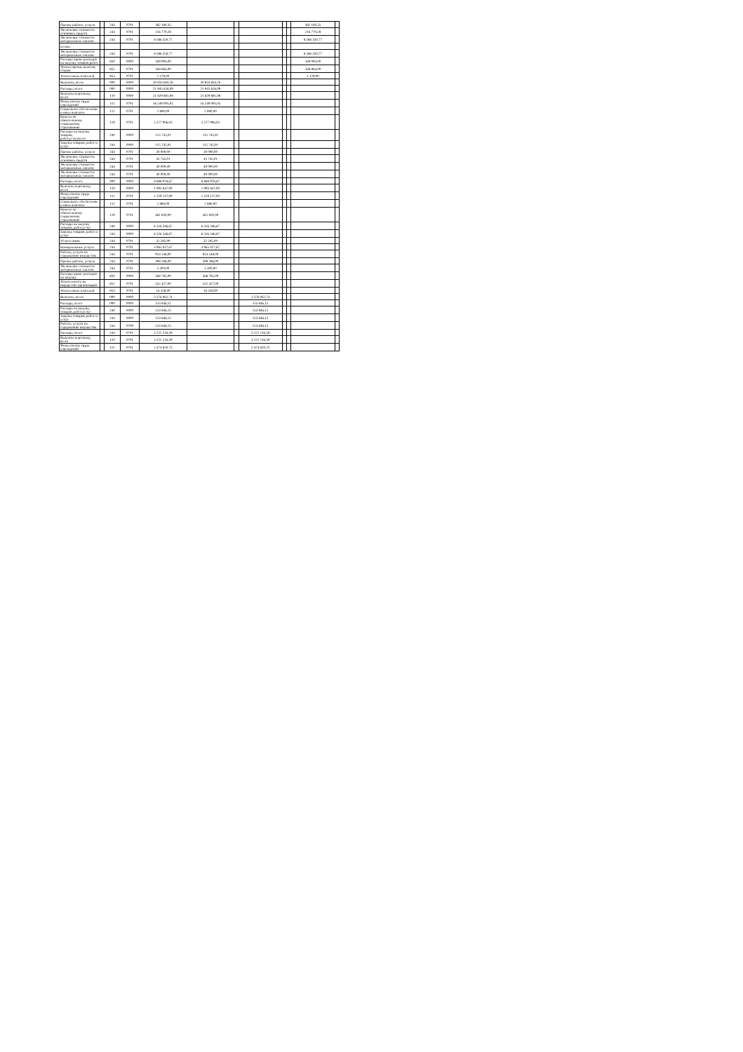| Прочие работы, услуги | | 244 | 0701 | 382 160,35 | | | | | | 382 160,35 | |
| Увеличение стоимости основных средств | | 244 | 0701 | 216 770,28 | | | | | | 216 770,28 | |
| Увеличение стоимости материальных запасов | | 244 | 0701 | 8 586 350,77 | | | | | | 8 586 350,77 | |
| из них: | | | | | | | | | | | |
| Увеличение стоимости материальных запасов | | 244 | 0701 | 8 586 350,77 | | | | | | 8 586 350,77 | |
| Расходы кроме расходов на закупку товаров,работ | | 850 | 0000 | 169 993,00 | | | | | | 169 993,00 | |
| Уплата прочих налогов, сборов | | 852 | 0701 | 168 864,00 | | | | | | 168 864,00 | |
| Уплата иных платежей | | 853 | 0701 | 1 129,00 | | | | | | 1 129,00 | |
| Выплаты, всего | | 000 | 0000 | 30 834 604,76 | 30 834 604,76 | | | | | | |
| Расходы, всего | | 000 | 0000 | 21 945 626,09 | 21 945 626,09 | | | | | | |
| Выплаты персоналу, всего | | 110 | 0000 | 21 829 881,08 | 21 829 881,08 | | | | | | |
| Фонд оплаты труда учреждений | | 111 | 0701 | 16 249 095,05 | 16 249 095,05 | | | | | | |
| Социальное обеспечение и иные выплаты | | 112 | 0701 | 2 880,00 | 2 880,00 | | | | | | |
| Взносы по обязательному социальному страхованию | | 119 | 0701 | 5 577 906,03 | 5 577 906,03 | | | | | | |
| Расходы на закупку товаров, работ,услуг,всего | | 240 | 0000 | 115 745,01 | 115 745,01 | | | | | | |
| Закупка товаров, работ и услуг | | 244 | 0000 | 115 745,01 | 115 745,01 | | | | | | |
| Прочие работы, услуги | | 244 | 0701 | 30 000,00 | 30 000,00 | | | | | | |
| Увеличение стоимости основных средств | | 244 | 0701 | 45 745,01 | 45 745,01 | | | | | | |
| Увеличение стоимости материальных запасов | | 244 | 0701 | 40 000,00 | 40 000,00 | | | | | | |
| Увеличение стоимости материальных запасов | | 244 | 0701 | 40 000,00 | 40 000,00 | | | | | | |
| Расходы, всего | | 000 | 0000 | 8 888 978,67 | 8 888 978,67 | | | | | | |
| Выплаты персоналу, всего | | 110 | 0000 | 1 993 847,00 | 1 993 847,00 | | | | | | |
| Фонд оплаты труда учреждений | | 111 | 0701 | 1 529 137,00 | 1 529 137,00 | | | | | | |
| Социальное обеспечение и иные выплаты | | 112 | 0701 | 2 880,00 | 2 880,00 | | | | | | |
| Взносы по обязательному социальному страхованию | | 119 | 0701 | 461 830,00 | 461 830,00 | | | | | | |
| Расходы на закупку товаров, работ,услуг | | 240 | 0000 | 6 326 346,67 | 6 326 346,67 | | | | | | |
| Закупка товаров, работ и услуг | | 244 | 0000 | 6 326 346,67 | 6 326 346,67 | | | | | | |
| Услуги связи | | 244 | 0701 | 32 285,00 | 32 285,00 | | | | | | |
| Коммунальные услуги | | 244 | 0701 | 4 965 927,67 | 4 965 927,67 | | | | | | |
| Работы, услуги по содержанию имущества | | 244 | 0701 | 924 548,00 | 924 548,00 | | | | | | |
| Прочие работы, услуги | | 244 | 0701 | 398 286,00 | 398 286,00 | | | | | | |
| Увеличение стоимости материальных запасов | | 244 | 0701 | 5 300,00 | 5 300,00 | | | | | | |
| Расходы кроме расходов на закупку | | 850 | 0000 | 568 785,00 | 568 785,00 | | | | | | |
| Уплата налога на имущество организаций | | 851 | 0701 | 552 427,00 | 552 427,00 | | | | | | |
| Уплата иных платежей | | 853 | 0701 | 16 358,00 | 16 358,00 | | | | | | |
| Выплаты, всего | | 000 | 0000 | 3 376 062,74 | | | 3 376 062,74 | | | | |
| Расходы, всего | | 000 | 0000 | 153 846,15 | | | 153 846,15 | | | | |
| Расходы на закупку товаров, работ,услуг | | 240 | 0000 | 153 846,15 | | | 153 846,15 | | | | |
| Закупка товаров, работ и услуг | | 244 | 0000 | 153 846,15 | | | 153 846,15 | | | | |
| Работы, услуги по содержанию имущества | | 244 | 0709 | 153 846,15 | | | 153 846,15 | | | | |
| Расходы, всего | | 244 | 0701 | 3 222 216,59 | | | 3 222 216,59 | | | | |
| Выплаты персоналу, всего | | 110 | 0701 | 3 222 216,59 | | | 3 222 216,59 | | | | |
| Фонд оплаты труда учреждений | | 111 | 0701 | 2 474 820,73 | | | 2 474 820,73 | | | | |